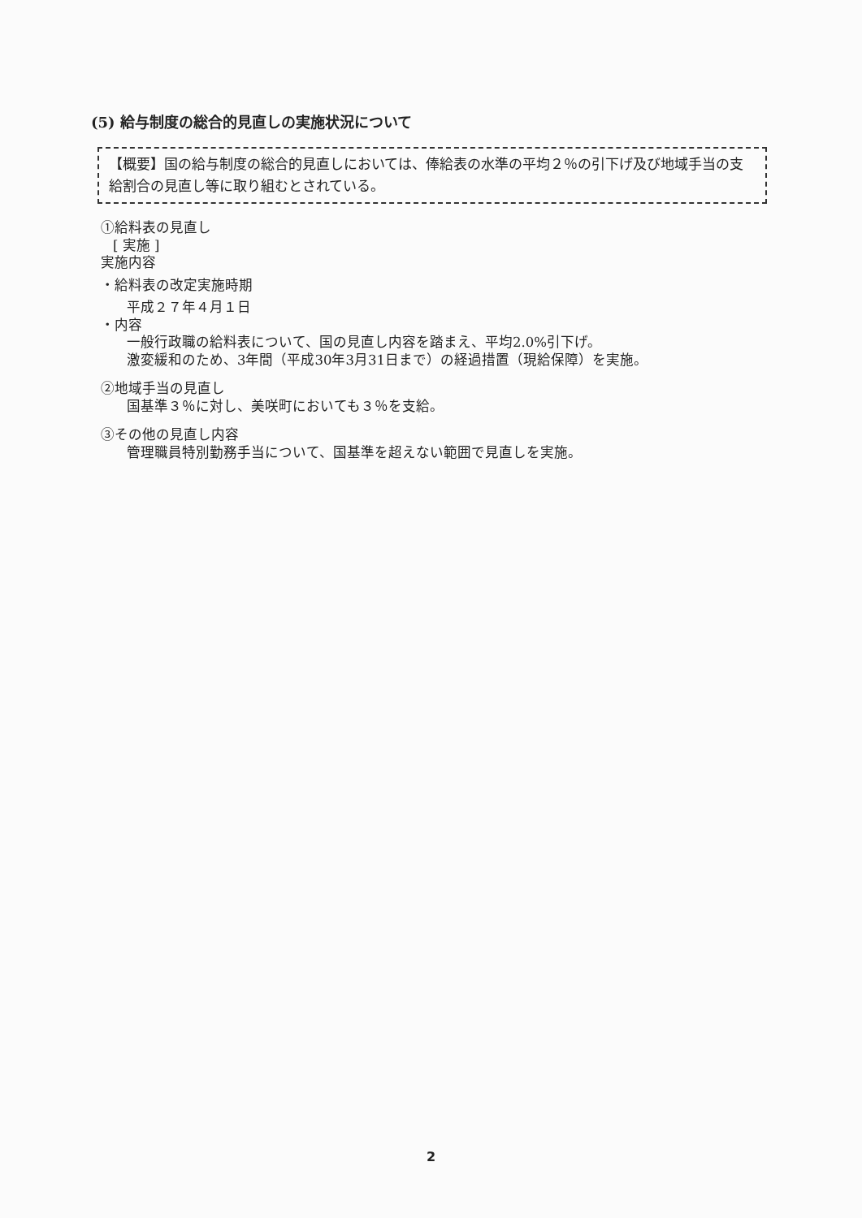(5) 給与制度の総合的見直しの実施状況について
【概要】国の給与制度の総合的見直しにおいては、俸給表の水準の平均２％の引下げ及び地域手当の支給割合の見直し等に取り組むとされている。
①給料表の見直し
[ 実施 ]
実施内容
・給料表の改定実施時期
平成２７年４月１日
・内容
一般行政職の給料表について、国の見直し内容を踏まえ、平均2.0%引下げ。
激変緩和のため、3年間（平成30年3月31日まで）の経過措置（現給保障）を実施。
②地域手当の見直し
国基準３％に対し、美咲町においても３％を支給。
③その他の見直し内容
管理職員特別勤務手当について、国基準を超えない範囲で見直しを実施。
2